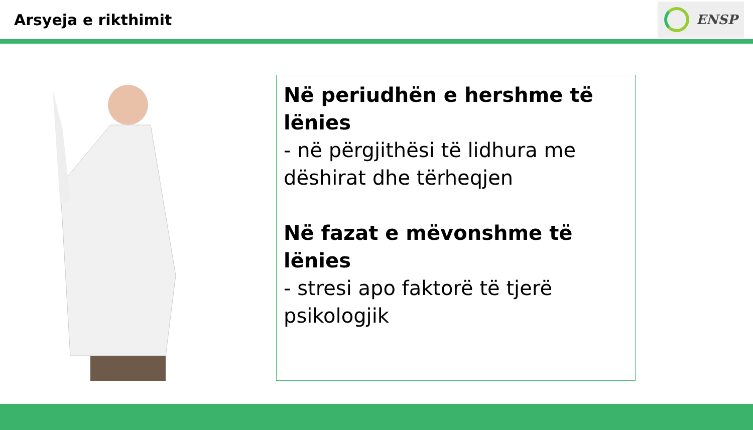Arsyeja e rikthimit
ENSP
Në periudhën e hershme të lënies
- në përgjithësi të lidhura me dëshirat dhe tërheqjen
Në fazat e mëvonshme të lënies
- stresi apo faktorë të tjerë psikologjik